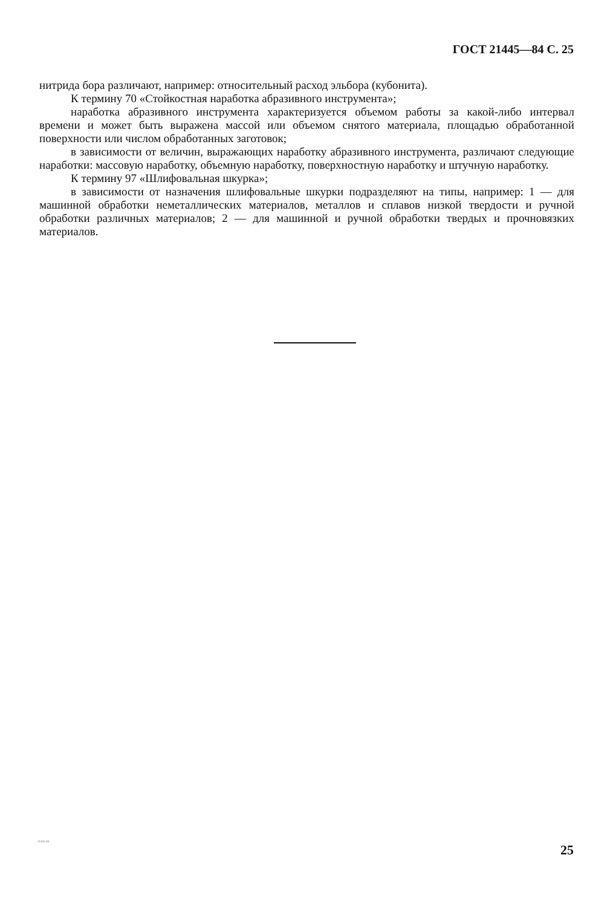ГОСТ 21445—84 С. 25
нитрида бора различают, например: относительный расход эльбора (кубонита).
К термину 70 «Стойкостная наработка абразивного инструмента»;
наработка абразивного инструмента характеризуется объемом работы за какой-либо интервал времени и может быть выражена массой или объемом снятого материала, площадью обработанной поверхности или числом обработанных заготовок;
в зависимости от величин, выражающих наработку абразивного инструмента, различают следующие наработки: массовую наработку, объемную наработку, поверхностную наработку и штучную наработку.
К термину 97 «Шлифовальная шкурка»;
в зависимости от назначения шлифовальные шкурки подразделяют на типы, например: 1 — для машинной обработки неметаллических материалов, металлов и сплавов низкой твердости и ручной обработки различных материалов; 2 — для машинной и ручной обработки твердых и прочновязких материалов.
21445-84
25